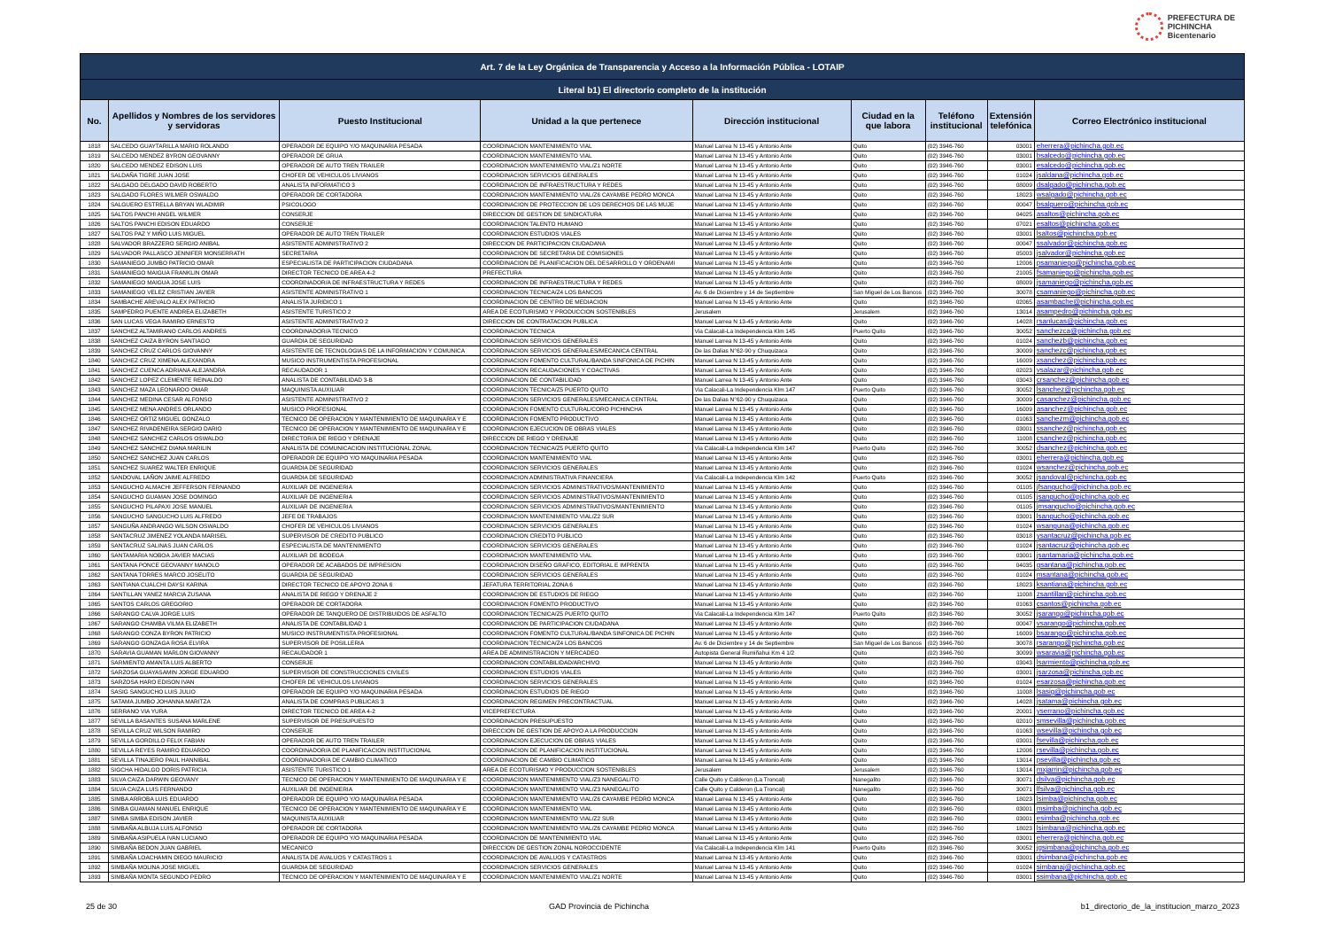PREFECTURA DE
PICHINCHA
Bicentenario
| Art. 7 de la Ley Orgánica de Transparencia y Acceso a la Información Pública - LOTAIP | | | | | | | | |
| --- | --- | --- | --- | --- | --- | --- | --- | --- |
| Literal b1) El directorio completo de la institución | | | | | | | | |
| No. | Apellidos y Nombres de los servidores y servidoras | Puesto Institucional | Unidad a la que pertenece | Dirección institucional | Ciudad en la que labora | Teléfono institucional | Extensión telefónica | Correo Electrónico institucional |
| 1818 | SALCEDO GUAYTARILLA MARIO ROLANDO | OPERADOR DE EQUIPO Y/O MAQUINARIA PESADA | COORDINACION MANTENIMIENTO VIAL | Manuel Larrea N 13-45 y Antonio Ante | Quito | (02) 3946-760 | 03001 | eherrera@pichincha.gob.ec |
| 1819 | SALCEDO MENDEZ BYRON GEOVANNY | OPERADOR DE GRUA | COORDINACION MANTENIMIENTO VIAL | Manuel Larrea N 13-45 y Antonio Ante | Quito | (02) 3946-760 | 03001 | bsalcedo@pichincha.gob.ec |
| 1820 | SALCEDO MENDEZ EDISON LUIS | OPERADOR DE AUTO TREN TRAILER | COORDINACION MANTENIMIENTO VIAL/Z1 NORTE | Manuel Larrea N 13-45 y Antonio Ante | Quito | (02) 3946-760 | 03001 | esalcedo@pichincha.gob.ec |
| 1821 | SALDAÑA TIGRE JUAN JOSE | CHOFER DE VEHICULOS LIVIANOS | COORDINACION SERVICIOS GENERALES | Manuel Larrea N 13-45 y Antonio Ante | Quito | (02) 3946-760 | 01024 | jsaldana@pichincha.gob.ec |
| 1822 | SALGADO DELGADO DAVID ROBERTO | ANALISTA INFORMATICO 3 | COORDINACION DE INFRAESTRUCTURA Y REDES | Manuel Larrea N 13-45 y Antonio Ante | Quito | (02) 3946-760 | 08009 | dsalgado@pichincha.gob.ec |
| 1823 | SALGADO FLORES WILMER OSWALDO | OPERADOR DE CORTADORA | COORDINACION MANTENIMIENTO VIAL/Z6 CAYAMBE PEDRO MONCA | Manuel Larrea N 13-45 y Antonio Ante | Quito | (02) 3946-760 | 18023 | wsalgado@pichincha.gob.ec |
| 1824 | SALGUERO ESTRELLA BRYAN WLADIMIR | PSICOLOGO | COORDINACION DE PROTECCION DE LOS DERECHOS DE LAS MUJE | Manuel Larrea N 13-45 y Antonio Ante | Quito | (02) 3946-760 | 00047 | bsalguero@pichincha.gob.ec |
| 1825 | SALTOS PANCHI ANGEL WILMER | CONSERJE | DIRECCION DE GESTION DE SINDICATURA | Manuel Larrea N 13-45 y Antonio Ante | Quito | (02) 3946-760 | 04025 | asaltos@pichincha.gob.ec |
| 1826 | SALTOS PANCHI EDISON EDUARDO | CONSERJE | COORDINACION TALENTO HUMANO | Manuel Larrea N 13-45 y Antonio Ante | Quito | (02) 3946-760 | 07021 | esaltos@pichincha.gob.ec |
| 1827 | SALTOS PAZ Y MIÑO LUIS MIGUEL | OPERADOR DE AUTO TREN TRAILER | COORDINACION ESTUDIOS VIALES | Manuel Larrea N 13-45 y Antonio Ante | Quito | (02) 3946-760 | 03001 | lsaltos@pichincha.gob.ec |
| 1828 | SALVADOR BRAZZERO SERGIO ANIBAL | ASISTENTE ADMINISTRATIVO 2 | DIRECCION DE PARTICIPACION CIUDADANA | Manuel Larrea N 13-45 y Antonio Ante | Quito | (02) 3946-760 | 00047 | ssalvador@pichincha.gob.ec |
| 1829 | SALVADOR PALLASCO JENNIFER MONSERRATH | SECRETARIA | COORDINACION DE SECRETARIA DE COMISIONES | Manuel Larrea N 13-45 y Antonio Ante | Quito | (02) 3946-760 | 05003 | jsalvador@pichincha.gob.ec |
| 1830 | SAMANIEGO JUMBO PATRICIO OMAR | ESPECIALISTA DE PARTICIPACION CIUDADANA | COORDINACION DE PLANIFICACION DEL DESARROLLO Y ORDENAMI | Manuel Larrea N 13-45 y Antonio Ante | Quito | (02) 3946-760 | 12006 | psamaniego@pichincha.gob.ec |
| 1831 | SAMANIEGO MAIGUA FRANKLIN OMAR | DIRECTOR TECNICO DE AREA 4-2 | PREFECTURA | Manuel Larrea N 13-45 y Antonio Ante | Quito | (02) 3946-760 | 21005 | fsamaniego@pichincha.gob.ec |
| 1832 | SAMANIEGO MAIGUA JOSE LUIS | COORDINADOR/A DE INFRAESTRUCTURA Y REDES | COORDINACION DE INFRAESTRUCTURA Y REDES | Manuel Larrea N 13-45 y Antonio Ante | Quito | (02) 3946-760 | 08009 | jsamaniego@pichincha.gob.ec |
| 1833 | SAMANIEGO VELEZ CRISTIAN JAVIER | ASISTENTE ADMINISTRATIVO 1 | COORDINACION TECNICA/Z4 LOS BANCOS | Av. 6 de Diciembre y 14 de Septiembre | San Miguel de Los Bancos | (02) 3946-760 | 30078 | csamaniego@pichincha.gob.ec |
| 1834 | SAMBACHE AREVALO ALEX PATRICIO | ANALISTA JURIDICO 1 | COORDINACION DE CENTRO DE MEDIACION | Manuel Larrea N 13-45 y Antonio Ante | Quito | (02) 3946-760 | 02065 | asambache@pichincha.gob.ec |
| 1835 | SAMPEDRO PUENTE ANDREA ELIZABETH | ASISTENTE TURISTICO 2 | AREA DE ECOTURISMO Y PRODUCCION SOSTENIBLES | Jerusalem | Jerusalem | (02) 3946-760 | 13014 | asampedro@pichincha.gob.ec |
| 1836 | SAN LUCAS VEGA RAMIRO ERNESTO | ASISTENTE ADMINISTRATIVO 2 | DIRECCION DE CONTRATACION PUBLICA | Manuel Larrea N 13-45 y Antonio Ante | Quito | (02) 3946-760 | 14028 | rsanlucas@pichincha.gob.ec |
| 1837 | SANCHEZ ALTAMIRANO CARLOS ANDRES | COORDINADOR/A TECNICO | COORDINACION TECNICA | Via Calacali-La Independencia Klm 145 | Puerto Quito | (02) 3946-760 | 30052 | sanchezca@pichincha.gob.ec |
| 1838 | SANCHEZ CAIZA BYRON SANTIAGO | GUARDIA DE SEGURIDAD | COORDINACION SERVICIOS GENERALES | Manuel Larrea N 13-45 y Antonio Ante | Quito | (02) 3946-760 | 01024 | sanchezb@pichincha.gob.ec |
| 1839 | SANCHEZ CRUZ CARLOS GIOVANNY | ASISTENTE DE TECNOLOGIAS DE LA INFORMACION Y COMUNICA | COORDINACION SERVICIOS GENERALES/MECANICA CENTRAL | De las Dalias N°62-90 y Chuquizaca | Quito | (02) 3946-760 | 30009 | sanchezc@pichincha.gob.ec |
| 1840 | SANCHEZ CRUZ XIMENA ALEXANDRA | MUSICO INSTRUMENTISTA PROFESIONAL | COORDINACION FOMENTO CULTURAL/BANDA SINFONICA DE PICHIN | Manuel Larrea N 13-45 y Antonio Ante | Quito | (02) 3946-760 | 16009 | xsanchez@pichincha.gob.ec |
| 1841 | SANCHEZ CUENCA ADRIANA ALEJANDRA | RECAUDADOR 1 | COORDINACION RECAUDACIONES Y COACTIVAS | Manuel Larrea N 13-45 y Antonio Ante | Quito | (02) 3946-760 | 02023 | vsalazar@pichincha.gob.ec |
| 1842 | SANCHEZ LOPEZ CLEMENTE REINALDO | ANALISTA DE CONTABILIDAD 3-B | COORDINACION DE CONTABILIDAD | Manuel Larrea N 13-45 y Antonio Ante | Quito | (02) 3946-760 | 03043 | crsanchez@pichincha.gob.ec |
| 1843 | SANCHEZ MAZA LEONARDO OMAR | MAQUINISTA AUXILIAR | COORDINACION TECNICA/Z5 PUERTO QUITO | Via Calacali-La Independencia Klm 147 | Puerto Quito | (02) 3946-760 | 30052 | lsanchez@pichincha.gob.ec |
| 1844 | SANCHEZ MEDINA CESAR ALFONSO | ASISTENTE ADMINISTRATIVO 2 | COORDINACION SERVICIOS GENERALES/MECANICA CENTRAL | De las Dalias N°62-90 y Chuquizaca | Quito | (02) 3946-760 | 30009 | casanchez@pichincha.gob.ec |
| 1845 | SANCHEZ MENA ANDRES ORLANDO | MUSICO PROFESIONAL | COORDINACION FOMENTO CULTURAL/CORO PICHINCHA | Manuel Larrea N 13-45 y Antonio Ante | Quito | (02) 3946-760 | 16009 | asanchez@pichincha.gob.ec |
| 1846 | SANCHEZ ORTIZ MIGUEL GONZALO | TECNICO DE OPERACION Y MANTENIMIENTO DE MAQUINARIA Y E | COORDINACION FOMENTO PRODUCTIVO | Manuel Larrea N 13-45 y Antonio Ante | Quito | (02) 3946-760 | 01063 | sanchezm@pichincha.gob.ec |
| 1847 | SANCHEZ RIVADENEIRA SERGIO DARIO | TECNICO DE OPERACION Y MANTENIMIENTO DE MAQUINARIA Y E | COORDINACION EJECUCION DE OBRAS VIALES | Manuel Larrea N 13-45 y Antonio Ante | Quito | (02) 3946-760 | 03001 | ssanchez@pichincha.gob.ec |
| 1848 | SANCHEZ SANCHEZ CARLOS OSWALDO | DIRECTOR/A DE RIEGO Y DRENAJE | DIRECCION DE RIEGO Y DRENAJE | Manuel Larrea N 13-45 y Antonio Ante | Quito | (02) 3946-760 | 11008 | csanchez@pichincha.gob.ec |
| 1849 | SANCHEZ SANCHEZ DIANA MARILIN | ANALISTA DE COMUNICACION INSTITUCIONAL ZONAL | COORDINACION TECNICA/Z5 PUERTO QUITO | Via Calacali-La Independencia Klm 147 | Puerto Quito | (02) 3946-760 | 30052 | dsanchez@pichincha.gob.ec |
| 1850 | SANCHEZ SANCHEZ JUAN CARLOS | OPERADOR DE EQUIPO Y/O MAQUINARIA PESADA | COORDINACION MANTENIMIENTO VIAL | Manuel Larrea N 13-45 y Antonio Ante | Quito | (02) 3946-760 | 03001 | eherrera@pichincha.gob.ec |
| 1851 | SANCHEZ SUAREZ WALTER ENRIQUE | GUARDIA DE SEGURIDAD | COORDINACION SERVICIOS GENERALES | Manuel Larrea N 13-45 y Antonio Ante | Quito | (02) 3946-760 | 01024 | wsanchez@pichincha.gob.ec |
| 1852 | SANDOVAL LAÑON JAIME ALFREDO | GUARDIA DE SEGURIDAD | COORDINACION ADMINISTRATIVA FINANCIERA | Via Calacali-La Independencia Klm 142 | Puerto Quito | (02) 3946-760 | 30052 | jsandoval@pichincha.gob.ec |
| 1853 | SANGUCHO ALMACHI JEFFERSON FERNANDO | AUXILIAR DE INGENIERIA | COORDINACION SERVICIOS ADMINISTRATIVOS/MANTENIMIENTO | Manuel Larrea N 13-45 y Antonio Ante | Quito | (02) 3946-760 | 01105 | jfsangucho@pichincha.gob.ec |
| 1854 | SANGUCHO GUAMAN JOSE DOMINGO | AUXILIAR DE INGENIERIA | COORDINACION SERVICIOS ADMINISTRATIVOS/MANTENIMIENTO | Manuel Larrea N 13-45 y Antonio Ante | Quito | (02) 3946-760 | 01105 | jsangucho@pichincha.gob.ec |
| 1855 | SANGUCHO PILAPAXI JOSE MANUEL | AUXILIAR DE INGENIERIA | COORDINACION SERVICIOS ADMINISTRATIVOS/MANTENIMIENTO | Manuel Larrea N 13-45 y Antonio Ante | Quito | (02) 3946-760 | 01105 | jmsangucho@pichincha.gob.ec |
| 1856 | SANGUCHO SANGUCHO LUIS ALFREDO | JEFE DE TRABAJOS | COORDINACION MANTENIMIENTO VIAL/Z2 SUR | Manuel Larrea N 13-45 y Antonio Ante | Quito | (02) 3946-760 | 03001 | lsangucho@pichincha.gob.ec |
| 1857 | SANGUÑA ANDRANGO WILSON OSWALDO | CHOFER DE VEHICULOS LIVIANOS | COORDINACION SERVICIOS GENERALES | Manuel Larrea N 13-45 y Antonio Ante | Quito | (02) 3946-760 | 01024 | wsanguna@pichincha.gob.ec |
| 1858 | SANTACRUZ JIMENEZ YOLANDA MARISEL | SUPERVISOR DE CREDITO PUBLICO | COORDINACION CREDITO PUBLICO | Manuel Larrea N 13-45 y Antonio Ante | Quito | (02) 3946-760 | 03018 | ysantacruz@pichincha.gob.ec |
| 1859 | SANTACRUZ SALINAS JUAN CARLOS | ESPECIALISTA DE MANTENIMIENTO | COORDINACION SERVICIOS GENERALES | Manuel Larrea N 13-45 y Antonio Ante | Quito | (02) 3946-760 | 01024 | jsantacruz@pichincha.gob.ec |
| 1860 | SANTAMARIA NOBOA JAVIER MACIAS | AUXILIAR DE BODEGA | COORDINACION MANTENIMIENTO VIAL | Manuel Larrea N 13-45 y Antonio Ante | Quito | (02) 3946-760 | 03001 | jsantamaria@pichincha.gob.ec |
| 1861 | SANTANA PONCE GEOVANNY MANOLO | OPERADOR DE ACABADOS DE IMPRESION | COORDINACION DISEÑO GRAFICO, EDITORIAL E IMPRENTA | Manuel Larrea N 13-45 y Antonio Ante | Quito | (02) 3946-760 | 04035 | gsantana@pichincha.gob.ec |
| 1862 | SANTANA TORRES MARCO JOSELITO | GUARDIA DE SEGURIDAD | COORDINACION SERVICIOS GENERALES | Manuel Larrea N 13-45 y Antonio Ante | Quito | (02) 3946-760 | 01024 | msantana@pichincha.gob.ec |
| 1863 | SANTIANA CUALCHI DAYSI KARINA | DIRECTOR TECNICO DE APOYO ZONA 6 | JEFATURA TERRITORIAL ZONA 6 | Manuel Larrea N 13-45 y Antonio Ante | Quito | (02) 3946-760 | 18023 | ksantiana@pichincha.gob.ec |
| 1864 | SANTILLAN YANEZ MARCIA ZUSANA | ANALISTA DE RIEGO Y DRENAJE 2 | COORDINACION DE ESTUDIOS DE RIEGO | Manuel Larrea N 13-45 y Antonio Ante | Quito | (02) 3946-760 | 11008 | zsantillan@pichincha.gob.ec |
| 1865 | SANTOS CARLOS GREGORIO | OPERADOR DE CORTADORA | COORDINACION FOMENTO PRODUCTIVO | Manuel Larrea N 13-45 y Antonio Ante | Quito | (02) 3946-760 | 01063 | csantos@pichincha.gob.ec |
| 1866 | SARANGO CALVA JORGE LUIS | OPERADOR DE TANQUERO DE DISTRIBUIDOS DE ASFALTO | COORDINACION TECNICA/Z5 PUERTO QUITO | Via Calacali-La Independencia Klm 147 | Puerto Quito | (02) 3946-760 | 30052 | jsarango@pichincha.gob.ec |
| 1867 | SARANGO CHAMBA VILMA ELIZABETH | ANALISTA DE CONTABILIDAD 1 | COORDINACION DE PARTICIPACION CIUDADANA | Manuel Larrea N 13-45 y Antonio Ante | Quito | (02) 3946-760 | 00047 | vsarango@pichincha.gob.ec |
| 1868 | SARANGO CONZA BYRON PATRICIO | MUSICO INSTRUMENTISTA PROFESIONAL | COORDINACION FOMENTO CULTURAL/BANDA SINFONICA DE PICHIN | Manuel Larrea N 13-45 y Antonio Ante | Quito | (02) 3946-760 | 16009 | bsarango@pichincha.gob.ec |
| 1869 | SARANGO GONZAGA ROSA ELVIRA | SUPERVISOR DE POSILLERIA | COORDINACION TECNICA/Z4 LOS BANCOS | Av. 6 de Diciembre y 14 de Septiembre | San Miguel de Los Bancos | (02) 3946-760 | 30078 | rsarango@pichincha.gob.ec |
| 1870 | SARAVIA GUAMAN MARLON GIOVANNY | RECAUDADOR 1 | AREA DE ADMINISTRACION Y MERCADEO | Autopista General Rumiñahui Km 4 1/2 | Quito | (02) 3946-760 | 30099 | wsaravia@pichincha.gob.ec |
| 1871 | SARMIENTO AMANTA LUIS ALBERTO | CONSERJE | COORDINACION CONTABILIDAD/ARCHIVO | Manuel Larrea N 13-45 y Antonio Ante | Quito | (02) 3946-760 | 03043 | lsarmiento@pichincha.gob.ec |
| 1872 | SARZOSA GUAYASAMIN JORGE EDUARDO | SUPERVISOR DE CONSTRUCCIONES CIVILES | COORDINACION ESTUDIOS VIALES | Manuel Larrea N 13-45 y Antonio Ante | Quito | (02) 3946-760 | 03001 | jsarzosa@pichincha.gob.ec |
| 1873 | SARZOSA HARO EDISON IVAN | CHOFER DE VEHICULOS LIVIANOS | COORDINACION SERVICIOS GENERALES | Manuel Larrea N 13-45 y Antonio Ante | Quito | (02) 3946-760 | 01024 | esarzosa@pichincha.gob.ec |
| 1874 | SASIG SANGUCHO LUIS JULIO | OPERADOR DE EQUIPO Y/O MAQUINARIA PESADA | COORDINACION ESTUDIOS DE RIEGO | Manuel Larrea N 13-45 y Antonio Ante | Quito | (02) 3946-760 | 11008 | lsasig@pichincha.gob.ec |
| 1875 | SATAMA JUMBO JOHANNA MARITZA | ANALISTA DE COMPRAS PUBLICAS 3 | COORDINACION REGIMEN PRECONTRACTUAL | Manuel Larrea N 13-45 y Antonio Ante | Quito | (02) 3946-760 | 14028 | jsatama@pichincha.gob.ec |
| 1876 | SERRANO VIA YURA | DIRECTOR TECNICO DE AREA 4-2 | VICEPREFECTURA | Manuel Larrea N 13-45 y Antonio Ante | Quito | (02) 3946-760 | 20001 | yserrano@pichincha.gob.ec |
| 1877 | SEVILLA BASANTES SUSANA MARLENE | SUPERVISOR DE PRESUPUESTO | COORDINACION PRESUPUESTO | Manuel Larrea N 13-45 y Antonio Ante | Quito | (02) 3946-760 | 02010 | smsevilla@pichincha.gob.ec |
| 1878 | SEVILLA CRUZ WILSON RAMIRO | CONSERJE | DIRECCION DE GESTION DE APOYO A LA PRODUCCION | Manuel Larrea N 13-45 y Antonio Ante | Quito | (02) 3946-760 | 01063 | wsevilla@pichincha.gob.ec |
| 1879 | SEVILLA GORDILLO FELIX FABIAN | OPERADOR DE AUTO TREN TRAILER | COORDINACION EJECUCION DE OBRAS VIALES | Manuel Larrea N 13-45 y Antonio Ante | Quito | (02) 3946-760 | 03001 | fsevilla@pichincha.gob.ec |
| 1880 | SEVILLA REYES RAMIRO EDUARDO | COORDINADOR/A DE PLANIFICACION INSTITUCIONAL | COORDINACION DE PLANIFICACION INSTITUCIONAL | Manuel Larrea N 13-45 y Antonio Ante | Quito | (02) 3946-760 | 12006 | rsevilla@pichincha.gob.ec |
| 1881 | SEVILLA TINAJERO PAUL HANNIBAL | COORDINADOR/A DE CAMBIO CLIMATICO | COORDINACION DE CAMBIO CLIMATICO | Manuel Larrea N 13-45 y Antonio Ante | Quito | (02) 3946-760 | 13014 | psevilla@pichincha.gob.ec |
| 1882 | SIGCHA HIDALGO DORIS PATRICIA | ASISTENTE TURISTICO 1 | AREA DE ECOTURISMO Y PRODUCCION SOSTENIBLES | Jerusalem | Jerusalem | (02) 3946-760 | 13014 | mxjarrin@pichincha.gob.ec |
| 1883 | SILVA CAIZA DARWIN GEOVANY | TECNICO DE OPERACION Y MANTENIMIENTO DE MAQUINARIA Y E | COORDINACION MANTENIMIENTO VIAL/Z3 NANEGALITO | Calle Quito y Calderon (La Troncal) | Nanegalito | (02) 3946-760 | 30071 | dsilva@pichincha.gob.ec |
| 1884 | SILVA CAIZA LUIS FERNANDO | AUXILIAR DE INGENIERIA | COORDINACION MANTENIMIENTO VIAL/Z3 NANEGALITO | Calle Quito y Calderon (La Troncal) | Nanegalito | (02) 3946-760 | 30071 | lfsilva@pichincha.gob.ec |
| 1885 | SIMBA ARROBA LUIS EDUARDO | OPERADOR DE EQUIPO Y/O MAQUINARIA PESADA | COORDINACION MANTENIMIENTO VIAL/Z6 CAYAMBE PEDRO MONCA | Manuel Larrea N 13-45 y Antonio Ante | Quito | (02) 3946-760 | 18023 | lsimba@pichincha.gob.ec |
| 1886 | SIMBA GUAMAN MANUEL ENRIQUE | TECNICO DE OPERACION Y MANTENIMIENTO DE MAQUINARIA Y E | COORDINACION MANTENIMIENTO VIAL | Manuel Larrea N 13-45 y Antonio Ante | Quito | (02) 3946-760 | 03001 | msimba@pichincha.gob.ec |
| 1887 | SIMBA SIMBA EDISON JAVIER | MAQUINISTA AUXILIAR | COORDINACION MANTENIMIENTO VIAL/Z2 SUR | Manuel Larrea N 13-45 y Antonio Ante | Quito | (02) 3946-760 | 03001 | esimba@pichincha.gob.ec |
| 1888 | SIMBAÑA ALBUJA LUIS ALFONSO | OPERADOR DE CORTADORA | COORDINACION MANTENIMIENTO VIAL/Z6 CAYAMBE PEDRO MONCA | Manuel Larrea N 13-45 y Antonio Ante | Quito | (02) 3946-760 | 18023 | lsimbana@pichincha.gob.ec |
| 1889 | SIMBAÑA ASIPUELA IVAN LUCIANO | OPERADOR DE EQUIPO Y/O MAQUINARIA PESADA | COORDINACION DE MANTENIMIENTO VIAL | Manuel Larrea N 13-45 y Antonio Ante | Quito | (02) 3946-760 | 03001 | eherrera@pichincha.gob.ec |
| 1890 | SIMBAÑA BEDON JUAN GABRIEL | MECANICO | DIRECCION DE GESTION ZONAL NOROCCIDENTE | Via Calacali-La Independencia Klm 141 | Puerto Quito | (02) 3946-760 | 30052 | jgsimbana@pichincha.gob.ec |
| 1891 | SIMBAÑA LOACHAMIN DIEGO MAURICIO | ANALISTA DE AVALUOS Y CATASTROS 1 | COORDINACION DE AVALUOS Y CATASTROS | Manuel Larrea N 13-45 y Antonio Ante | Quito | (02) 3946-760 | 03001 | dsimbana@pichincha.gob.ec |
| 1892 | SIMBAÑA MOLINA JOSE MIGUEL | GUARDIA DE SEGURIDAD | COORDINACION SERVICIOS GENERALES | Manuel Larrea N 13-45 y Antonio Ante | Quito | (02) 3946-760 | 01024 | simbanaj@pichincha.gob.ec |
| 1893 | SIMBAÑA MONTA SEGUNDO PEDRO | TECNICO DE OPERACION Y MANTENIMIENTO DE MAQUINARIA Y E | COORDINACION MANTENIMIENTO VIAL/Z1 NORTE | Manuel Larrea N 13-45 y Antonio Ante | Quito | (02) 3946-760 | 03001 | ssimbana@pichincha.gob.ec |
25 de 30 GAD Provincia de Pichincha b1_directorio_de_la_institucion_marzo_2023